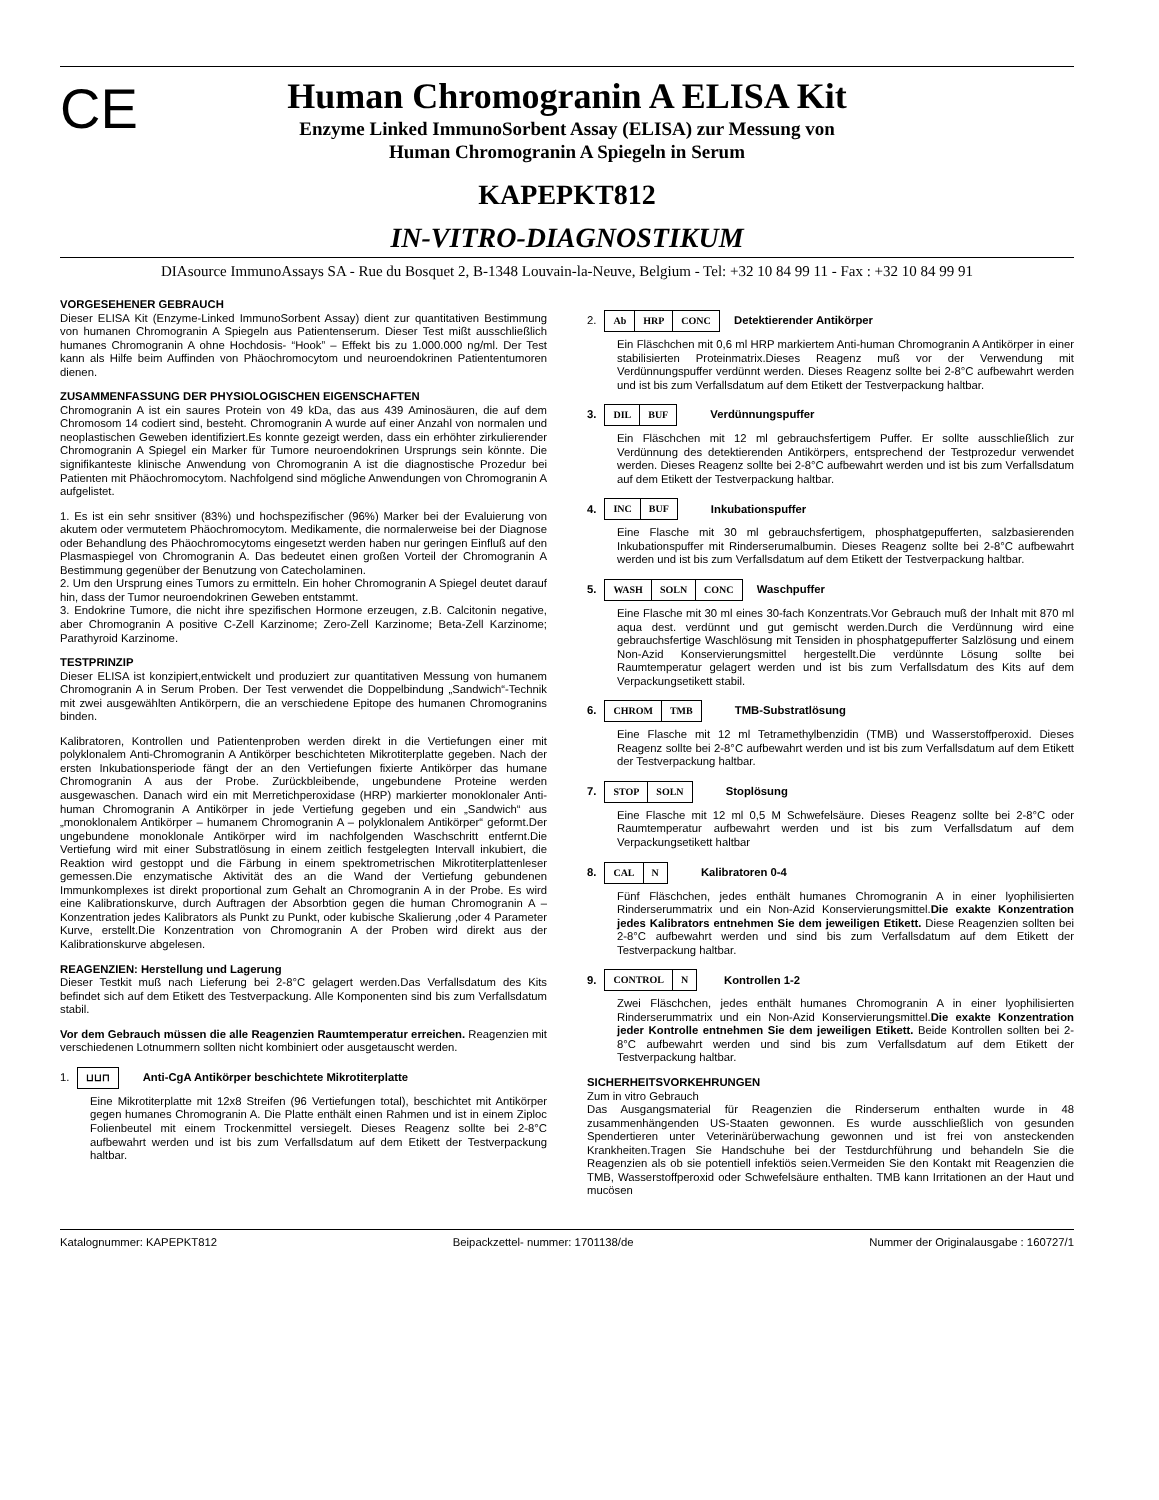CE
Human Chromogranin A ELISA Kit
Enzyme Linked ImmunoSorbent Assay (ELISA) zur Messung von
Human Chromogranin A Spiegeln in Serum
KAPEPKT812
IN-VITRO-DIAGNOSTIKUM
DIAsource ImmunoAssays SA - Rue du Bosquet 2, B-1348 Louvain-la-Neuve, Belgium - Tel: +32 10 84 99 11 - Fax : +32 10 84 99 91
VORGESEHENER GEBRAUCH
Dieser ELISA Kit (Enzyme-Linked ImmunoSorbent Assay) dient zur quantitativen Bestimmung von humanen Chromogranin A Spiegeln aus Patientenserum. Dieser Test mißt ausschließlich humanes Chromogranin A ohne Hochdosis- “Hook” – Effekt bis zu 1.000.000 ng/ml. Der Test kann als Hilfe beim Auffinden von Phäochromocytom und neuroendokrinen Patiententumoren dienen.
ZUSAMMENFASSUNG DER PHYSIOLOGISCHEN EIGENSCHAFTEN
Chromogranin A ist ein saures Protein von 49 kDa, das aus 439 Aminosäuren, die auf dem Chromosom 14 codiert sind, besteht. Chromogranin A wurde auf einer Anzahl von normalen und neoplastischen Geweben identifiziert.Es konnte gezeigt werden, dass ein erhöhter zirkulierender Chromogranin A Spiegel ein Marker für Tumore neuroendokrinen Ursprungs sein könnte. Die signifikanteste klinische Anwendung von Chromogranin A ist die diagnostische Prozedur bei Patienten mit Phäochromocytom. Nachfolgend sind mögliche Anwendungen von Chromogranin A aufgelistet.
1. Es ist ein sehr snsitiver (83%) und hochspezifischer (96%) Marker bei der Evaluierung von akutem oder vermutetem Phäochromocytom. Medikamente, die normalerweise bei der Diagnose oder Behandlung des Phäochromocytoms eingesetzt werden haben nur geringen Einfluß auf den Plasmaspiegel von Chromogranin A. Das bedeutet einen großen Vorteil der Chromogranin A Bestimmung gegenüber der Benutzung von Catecholaminen.
2. Um den Ursprung eines Tumors zu ermitteln. Ein hoher Chromogranin A Spiegel deutet darauf hin, dass der Tumor neuroendokrinen Geweben entstammt.
3. Endokrine Tumore, die nicht ihre spezifischen Hormone erzeugen, z.B. Calcitonin negative, aber Chromogranin A positive C-Zell Karzinome; Zero-Zell Karzinome; Beta-Zell Karzinome; Parathyroid Karzinome.
TESTPRINZIP
Dieser ELISA ist konzipiert,entwickelt und produziert zur quantitativen Messung von humanem Chromogranin A in Serum Proben. Der Test verwendet die Doppelbindung „Sandwich“-Technik mit zwei ausgewählten Antikörpern, die an verschiedene Epitope des humanen Chromogranins binden.
Kalibratoren, Kontrollen und Patientenproben werden direkt in die Vertiefungen einer mit polyklonalem Anti-Chromogranin A Antikörper beschichteten Mikrotiterplatte gegeben. Nach der ersten Inkubationsperiode fängt der an den Vertiefungen fixierte Antikörper das humane Chromogranin A aus der Probe. Zurückbleibende, ungebundene Proteine werden ausgewaschen. Danach wird ein mit Merretichperoxidase (HRP) markierter monoklonaler Anti-human Chromogranin A Antikörper in jede Vertiefung gegeben und ein „Sandwich“ aus „monoklonalem Antikörper – humanem Chromogranin A – polyklonalem Antikörper“ geformt.Der ungebundene monoklonale Antikörper wird im nachfolgenden Waschschritt entfernt.Die Vertiefung wird mit einer Substratlösung in einem zeitlich festgelegten Intervall inkubiert, die Reaktion wird gestoppt und die Färbung in einem spektrometrischen Mikrotiterplattenleser gemessen.Die enzymatische Aktivität des an die Wand der Vertiefung gebundenen Immunkomplexes ist direkt proportional zum Gehalt an Chromogranin A in der Probe. Es wird eine Kalibrationskurve, durch Auftragen der Absorbtion gegen die human Chromogranin A –Konzentration jedes Kalibrators als Punkt zu Punkt, oder kubische Skalierung ,oder 4 Parameter Kurve, erstellt.Die Konzentration von Chromogranin A der Proben wird direkt aus der Kalibrationskurve abgelesen.
REAGENZIEN: Herstellung und Lagerung
Dieser Testkit muß nach Lieferung bei 2-8°C gelagert werden.Das Verfallsdatum des Kits befindet sich auf dem Etikett des Testverpackung. Alle Komponenten sind bis zum Verfallsdatum stabil.
Vor dem Gebrauch müssen die alle Reagenzien Raumtemperatur erreichen. Reagenzien mit verschiedenen Lotnummern sollten nicht kombiniert oder ausgetauscht werden.
1. ⊔⊔⊓ Anti-CgA Antikörper beschichtete Mikrotiterplatte
Eine Mikrotiterplatte mit 12x8 Streifen (96 Vertiefungen total), beschichtet mit Antikörper gegen humanes Chromogranin A. Die Platte enthält einen Rahmen und ist in einem Ziploc Folienbeutel mit einem Trockenmittel versiegelt. Dieses Reagenz sollte bei 2-8°C aufbewahrt werden und ist bis zum Verfallsdatum auf dem Etikett der Testverpackung haltbar.
2. Ab HRP CONC Detektierender Antikörper
Ein Fläschchen mit 0,6 ml HRP markiertem Anti-human Chromogranin A Antikörper in einer stabilisierten Proteinmatrix.Dieses Reagenz muß vor der Verwendung mit Verdünnungspuffer verdünnt werden. Dieses Reagenz sollte bei 2-8°C aufbewahrt werden und ist bis zum Verfallsdatum auf dem Etikett der Testverpackung haltbar.
3. DIL BUF Verdünnungspuffer
Ein Fläschchen mit 12 ml gebrauchsfertigem Puffer. Er sollte ausschließlich zur Verdünnung des detektierenden Antikörpers, entsprechend der Testprozedur verwendet werden. Dieses Reagenz sollte bei 2-8°C aufbewahrt werden und ist bis zum Verfallsdatum auf dem Etikett der Testverpackung haltbar.
4. INC BUF Inkubationspuffer
Eine Flasche mit 30 ml gebrauchsfertigem, phosphatgepufferten, salzbasierenden Inkubationspuffer mit Rinderserumalbumin. Dieses Reagenz sollte bei 2-8°C aufbewahrt werden und ist bis zum Verfallsdatum auf dem Etikett der Testverpackung haltbar.
5. WASH SOLN CONC Waschpuffer
Eine Flasche mit 30 ml eines 30-fach Konzentrats.Vor Gebrauch muß der Inhalt mit 870 ml aqua dest. verdünnt und gut gemischt werden.Durch die Verdünnung wird eine gebrauchsfertige Waschlösung mit Tensiden in phosphatgepufferter Salzlösung und einem Non-Azid Konservierungsmittel hergestellt.Die verdünnte Lösung sollte bei Raumtemperatur gelagert werden und ist bis zum Verfallsdatum des Kits auf dem Verpackungsetikett stabil.
6. CHROM TMB TMB-Substratlösung
Eine Flasche mit 12 ml Tetramethylbenzidin (TMB) und Wasserstoffperoxid. Dieses Reagenz sollte bei 2-8°C aufbewahrt werden und ist bis zum Verfallsdatum auf dem Etikett der Testverpackung haltbar.
7. STOP SOLN Stoplösung
Eine Flasche mit 12 ml 0,5 M Schwefelsäure. Dieses Reagenz sollte bei 2-8°C oder Raumtemperatur aufbewahrt werden und ist bis zum Verfallsdatum auf dem Verpackungsetikett haltbar
8. CAL N Kalibratoren 0-4
Fünf Fläschchen, jedes enthält humanes Chromogranin A in einer lyophilisierten Rinderserummatrix und ein Non-Azid Konservierungsmittel.Die exakte Konzentration jedes Kalibrators entnehmen Sie dem jeweiligen Etikett. Diese Reagenzien sollten bei 2-8°C aufbewahrt werden und sind bis zum Verfallsdatum auf dem Etikett der Testverpackung haltbar.
9. CONTROL N Kontrollen 1-2
Zwei Fläschchen, jedes enthält humanes Chromogranin A in einer lyophilisierten Rinderserummatrix und ein Non-Azid Konservierungsmittel.Die exakte Konzentration jeder Kontrolle entnehmen Sie dem jeweiligen Etikett. Beide Kontrollen sollten bei 2-8°C aufbewahrt werden und sind bis zum Verfallsdatum auf dem Etikett der Testverpackung haltbar.
SICHERHEITSVORKEHRUNGEN
Zum in vitro Gebrauch
Das Ausgangsmaterial für Reagenzien die Rinderserum enthalten wurde in 48 zusammenhängenden US-Staaten gewonnen. Es wurde ausschließlich von gesunden Spendertieren unter Veterinärüberwachung gewonnen und ist frei von ansteckenden Krankheiten.Tragen Sie Handschuhe bei der Testdurchführung und behandeln Sie die Reagenzien als ob sie potentiell infektiös seien.Vermeiden Sie den Kontakt mit Reagenzien die TMB, Wasserstoffperoxid oder Schwefelsäure enthalten. TMB kann Irritationen an der Haut und mucösen
Katalognummer: KAPEPKT812 Beipackzettel- nummer: 1701138/de Nummer der Originalausgabe : 160727/1